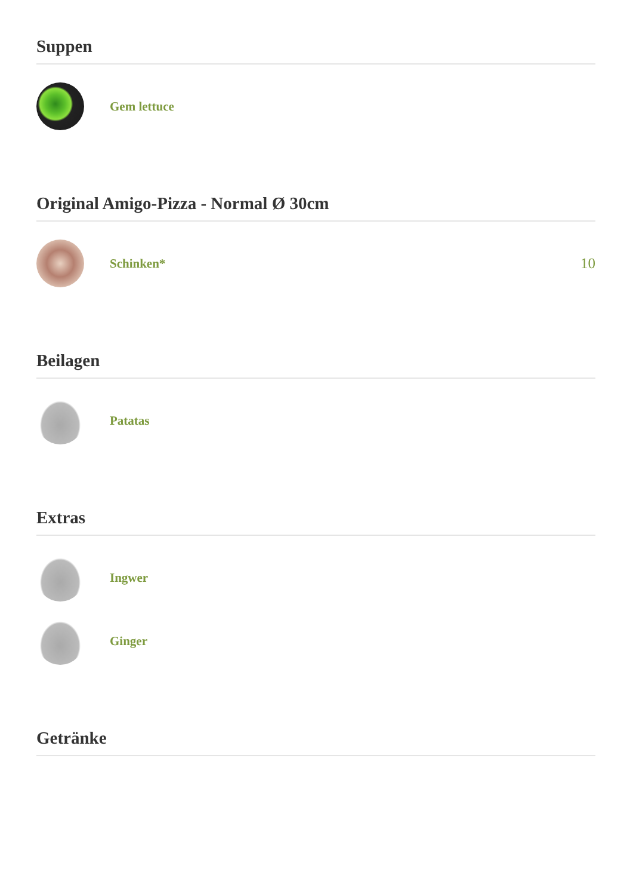Suppen
Gem lettuce
Original Amigo-Pizza - Normal Ø 30cm
Schinken*
10
Beilagen
Patatas
Extras
Ingwer
Ginger
Getränke